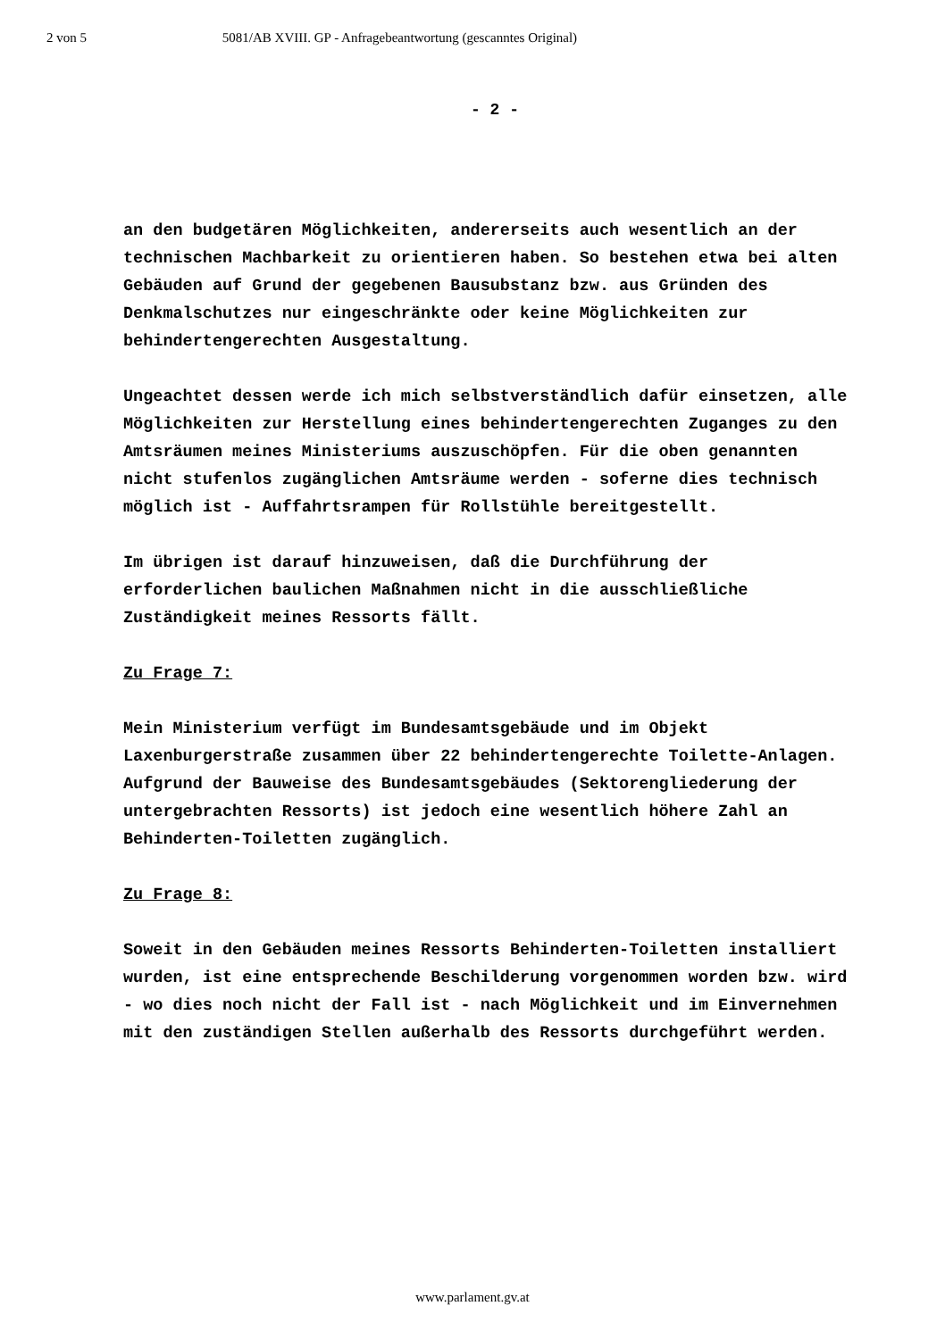2 von 5 5081/AB XVIII. GP - Anfragebeantwortung (gescanntes Original)
- 2 -
an den budgetären Möglichkeiten, andererseits auch wesentlich an der technischen Machbarkeit zu orientieren haben. So bestehen etwa bei alten Gebäuden auf Grund der gegebenen Bausubstanz bzw. aus Gründen des Denkmalschutzes nur eingeschränkte oder keine Möglichkeiten zur behindertengerechten Ausgestaltung.
Ungeachtet dessen werde ich mich selbstverständlich dafür einsetzen, alle Möglichkeiten zur Herstellung eines behindertengerechten Zuganges zu den Amtsräumen meines Ministeriums auszuschöpfen. Für die oben genannten nicht stufenlos zugänglichen Amtsräume werden - soferne dies technisch möglich ist - Auffahrtsrampen für Rollstühle bereitgestellt.
Im übrigen ist darauf hinzuweisen, daß die Durchführung der erforderlichen baulichen Maßnahmen nicht in die ausschließliche Zuständigkeit meines Ressorts fällt.
Zu Frage 7:
Mein Ministerium verfügt im Bundesamtsgebäude und im Objekt Laxenburgerstraße zusammen über 22 behindertengerechte Toilette-Anlagen. Aufgrund der Bauweise des Bundesamtsgebäudes (Sektorengliederung der untergebrachten Ressorts) ist jedoch eine wesentlich höhere Zahl an Behinderten-Toiletten zugänglich.
Zu Frage 8:
Soweit in den Gebäuden meines Ressorts Behinderten-Toiletten installiert wurden, ist eine entsprechende Beschilderung vorgenommen worden bzw. wird - wo dies noch nicht der Fall ist - nach Möglichkeit und im Einvernehmen mit den zuständigen Stellen außerhalb des Ressorts durchgeführt werden.
www.parlament.gv.at